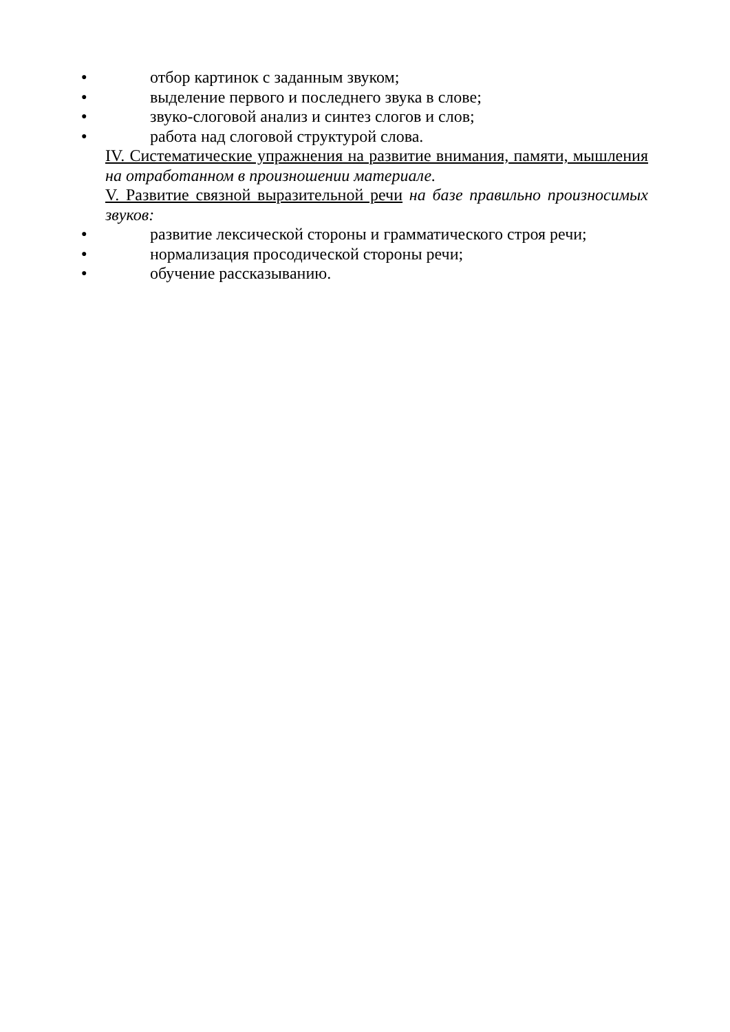● отбор картинок с заданным звуком;
● выделение первого и последнего звука в слове;
● звуко-слоговой анализ и синтез слогов и слов;
● работа над слоговой структурой слова.
IV. Систематические упражнения на развитие внимания, памяти, мышления на отработанном в произношении материале.
V. Развитие связной выразительной речи на базе правильно произносимых звуков:
● развитие лексической стороны и грамматического строя речи;
● нормализация просодической стороны речи;
● обучение рассказыванию.